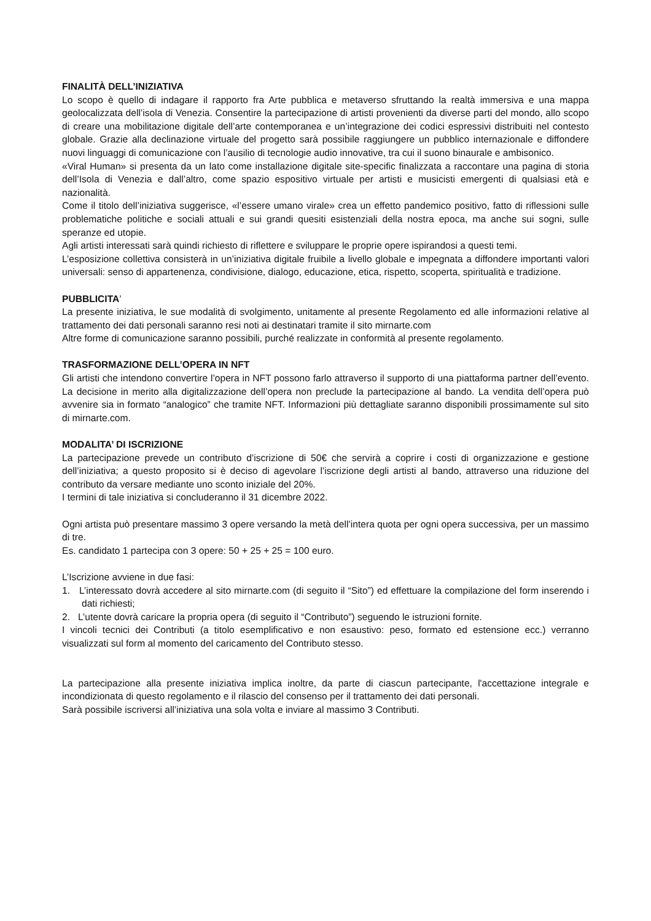FINALITÀ DELL’INIZIATIVA
Lo scopo è quello di indagare il rapporto fra Arte pubblica e metaverso sfruttando la realtà immersiva e una mappa geolocalizzata dell’isola di Venezia. Consentire la partecipazione di artisti provenienti da diverse parti del mondo, allo scopo di creare una mobilitazione digitale dell’arte contemporanea e un’integrazione dei codici espressivi distribuiti nel contesto globale. Grazie alla declinazione virtuale del progetto sarà possibile raggiungere un pubblico internazionale e diffondere nuovi linguaggi di comunicazione con l’ausilio di tecnologie audio innovative, tra cui il suono binaurale e ambisonico.
«Viral Human» si presenta da un lato come installazione digitale site-specific finalizzata a raccontare una pagina di storia dell’Isola di Venezia e dall’altro, come spazio espositivo virtuale per artisti e musicisti emergenti di qualsiasi età e nazionalità.
Come il titolo dell’iniziativa suggerisce, «l’essere umano virale» crea un effetto pandemico positivo, fatto di riflessioni sulle problematiche politiche e sociali attuali e sui grandi quesiti esistenziali della nostra epoca, ma anche sui sogni, sulle speranze ed utopie.
Agli artisti interessati sarà quindi richiesto di riflettere e sviluppare le proprie opere ispirandosi a questi temi.
L’esposizione collettiva consisterà in un’iniziativa digitale fruibile a livello globale e impegnata a diffondere importanti valori universali: senso di appartenenza, condivisione, dialogo, educazione, etica, rispetto, scoperta, spiritualità e tradizione.
PUBBLICITA’
La presente iniziativa, le sue modalità di svolgimento, unitamente al presente Regolamento ed alle informazioni relative al trattamento dei dati personali saranno resi noti ai destinatari tramite il sito mirnarte.com
Altre forme di comunicazione saranno possibili, purché realizzate in conformità al presente regolamento.
TRASFORMAZIONE DELL’OPERA IN NFT
Gli artisti che intendono convertire l’opera in NFT possono farlo attraverso il supporto di una piattaforma partner dell’evento. La decisione in merito alla digitalizzazione dell’opera non preclude la partecipazione al bando. La vendita dell’opera può avvenire sia in formato “analogico” che tramite NFT. Informazioni più dettagliate saranno disponibili prossimamente sul sito di mirnarte.com.
MODALITA’ DI ISCRIZIONE
La partecipazione prevede un contributo d’iscrizione di 50€ che servirà a coprire i costi di organizzazione e gestione dell’iniziativa; a questo proposito si è deciso di agevolare l’iscrizione degli artisti al bando, attraverso una riduzione del contributo da versare mediante uno sconto iniziale del 20%.
I termini di tale iniziativa si concluderanno il 31 dicembre 2022.
Ogni artista può presentare massimo 3 opere versando la metà dell’intera quota per ogni opera successiva, per un massimo di tre.
Es. candidato 1 partecipa con 3 opere: 50 + 25 + 25 = 100 euro.
L’Iscrizione avviene in due fasi:
1. L’interessato dovrà accedere al sito mirnarte.com (di seguito il “Sito”) ed effettuare la compilazione del form inserendo i dati richiesti;
2. L’utente dovrà caricare la propria opera (di seguito il “Contributo”) seguendo le istruzioni fornite.
I vincoli tecnici dei Contributi (a titolo esemplificativo e non esaustivo: peso, formato ed estensione ecc.) verranno visualizzati sul form al momento del caricamento del Contributo stesso.
La partecipazione alla presente iniziativa implica inoltre, da parte di ciascun partecipante, l'accettazione integrale e incondizionata di questo regolamento e il rilascio del consenso per il trattamento dei dati personali.
Sarà possibile iscriversi all’iniziativa una sola volta e inviare al massimo 3 Contributi.